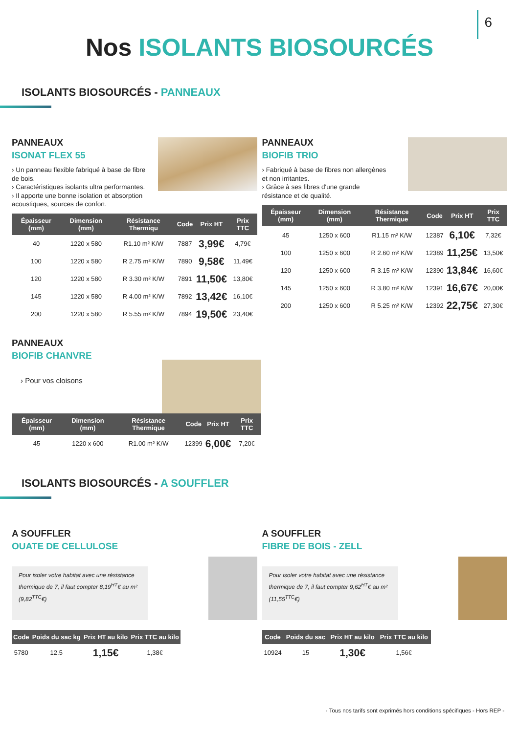6
Nos ISOLANTS BIOSOURCÉS
ISOLANTS BIOSOURCÉS - PANNEAUX
PANNEAUX
ISONAT FLEX 55
› Un panneau flexible fabriqué à base de fibre de bois.
› Caractéristiques isolants ultra performantes.
› Il apporte une bonne isolation et absorption acoustiques, sources de confort.
| Épaisseur (mm) | Dimension (mm) | Résistance Thermiqu | Code | Prix HT | Prix TTC |
| --- | --- | --- | --- | --- | --- |
| 40 | 1220 x 580 | R1.10 m² K/W | 7887 | 3,99€ | 4,79€ |
| 100 | 1220 x 580 | R 2.75 m² K/W | 7890 | 9,58€ | 11,49€ |
| 120 | 1220 x 580 | R 3.30 m² K/W | 7891 | 11,50€ | 13,80€ |
| 145 | 1220 x 580 | R 4.00 m² K/W | 7892 | 13,42€ | 16,10€ |
| 200 | 1220 x 580 | R 5.55 m² K/W | 7894 | 19,50€ | 23,40€ |
PANNEAUX
BIOFIB TRIO
› Fabriqué à base de fibres non allergènes et non irritantes.
› Grâce à ses fibres d'une grande résistance et de qualité.
| Épaisseur (mm) | Dimension (mm) | Résistance Thermique | Code | Prix HT | Prix TTC |
| --- | --- | --- | --- | --- | --- |
| 45 | 1250 x 600 | R1.15 m² K/W | 12387 | 6,10€ | 7,32€ |
| 100 | 1250 x 600 | R 2.60 m² K/W | 12389 | 11,25€ | 13,50€ |
| 120 | 1250 x 600 | R 3.15 m² K/W | 12390 | 13,84€ | 16,60€ |
| 145 | 1250 x 600 | R 3.80 m² K/W | 12391 | 16,67€ | 20,00€ |
| 200 | 1250 x 600 | R 5.25 m² K/W | 12392 | 22,75€ | 27,30€ |
PANNEAUX
BIOFIB CHANVRE
› Pour vos cloisons
| Épaisseur (mm) | Dimension (mm) | Résistance Thermique | Code | Prix HT | Prix TTC |
| --- | --- | --- | --- | --- | --- |
| 45 | 1220 x 600 | R1.00 m² K/W | 12399 | 6,00€ | 7,20€ |
ISOLANTS BIOSOURCÉS - A SOUFFLER
A SOUFFLER
OUATE DE CELLULOSE
Pour isoler votre habitat avec une résistance thermique de 7, il faut compter 8,19<sup>HT</sup>€ au m² (9,82<sup>TTC</sup>€)
| Code | Poids du sac kg | Prix HT au kilo | Prix TTC au kilo |
| --- | --- | --- | --- |
| 5780 | 12.5 | 1,15€ | 1,38€ |
A SOUFFLER
FIBRE DE BOIS - ZELL
Pour isoler votre habitat avec une résistance thermique de 7, il faut compter 9,62<sup>HT</sup>€ au m² (11,55<sup>TTC</sup>€)
| Code | Poids du sac | Prix HT au kilo | Prix TTC au kilo |
| --- | --- | --- | --- |
| 10924 | 15 | 1,30€ | 1,56€ |
- Tous nos tarifs sont exprimés hors conditions spécifiques - Hors REP -